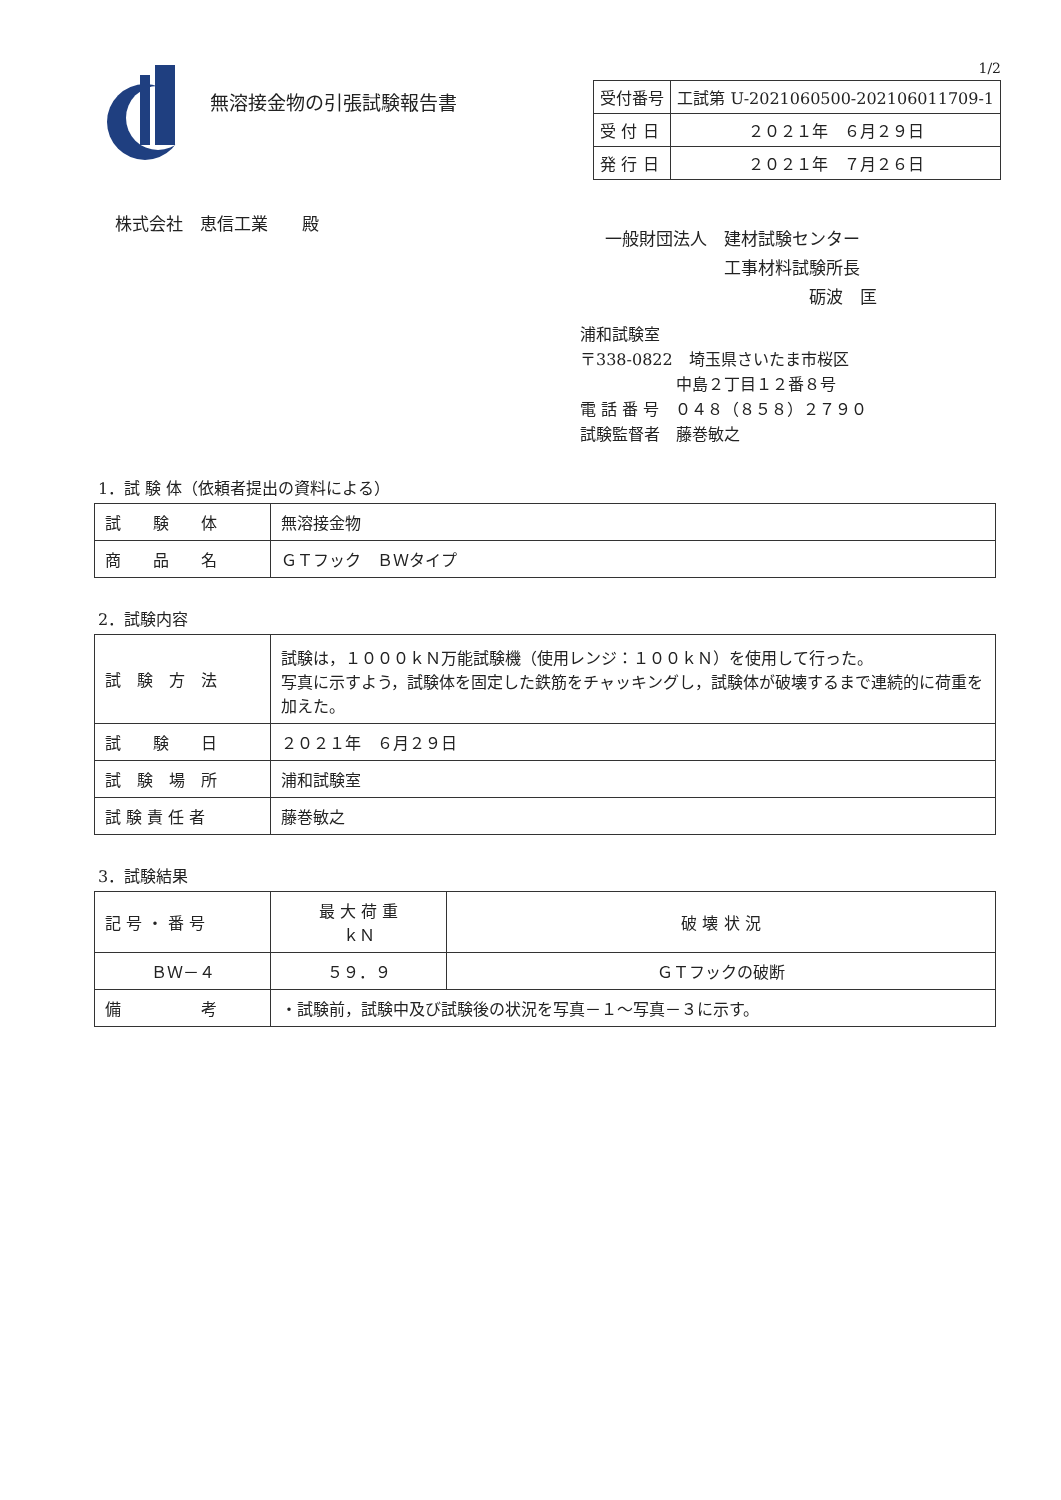無溶接金物の引張試験報告書
1/2
| 受付番号 | 工試第 U-2021060500-202106011709-1 |
| 受 付 日 | ２０２１年 ６月２９日 |
| 発 行 日 | ２０２１年 ７月２６日 |
株式会社　恵信工業　　殿
一般財団法人　建材試験センター
　　　　　　　工事材料試験所長
　　　　　　　　　　　　砺波　匡
浦和試験室
〒338-0822　埼玉県さいたま市桜区
　　　　　　中島２丁目１２番８号
電 話 番 号　０４８（８５８）２７９０
試験監督者　藤巻敏之
1．試 験 体（依頼者提出の資料による）
| 試 験 体 | 無溶接金物 |
| 商 品 名 | ＧＴフック ＢＷタイプ |
2．試験内容
| 試 験 方 法 | 試験は，１０００ｋＮ万能試験機（使用レンジ：１００ｋＮ）を使用して行った。 写真に示すよう，試験体を固定した鉄筋をチャッキングし，試験体が破壊するまで連続的に荷重を加えた。 |
| 試 験 日 | ２０２１年 ６月２９日 |
| 試 験 場 所 | 浦和試験室 |
| 試 験 責 任 者 | 藤巻敏之 |
3．試験結果
| 記 号 ・ 番 号 | 最 大 荷 重 ｋＮ | 破 壊 状 況 |
| ＢＷ－４ | ５９．９ | ＧＴフックの破断 |
| 備 考 | ・試験前，試験中及び試験後の状況を写真－１～写真－３に示す。 | |